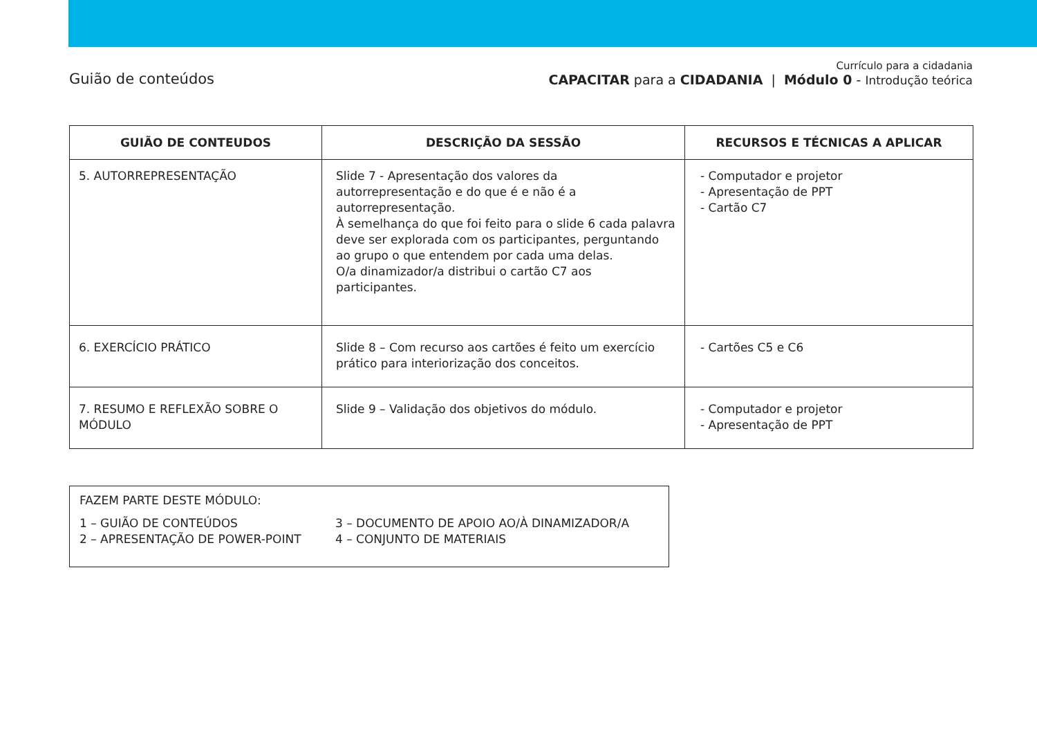Guião de conteúdos
Currículo para a cidadania
CAPACITAR para a CIDADANIA | Módulo 0 - Introdução teórica
| GUIÃO DE CONTEUDOS | DESCRIÇÃO DA SESSÃO | RECURSOS E TÉCNICAS A APLICAR |
| --- | --- | --- |
| 5. AUTORREPRESENTAÇÃO | Slide 7 - Apresentação dos valores da autorrepresentação e do que é e não é a autorrepresentação. À semelhança do que foi feito para o slide 6 cada palavra deve ser explorada com os participantes, perguntando ao grupo o que entendem por cada uma delas. O/a dinamizador/a distribui o cartão C7 aos participantes. | - Computador e projetor - Apresentação de PPT - Cartão C7 |
| 6. EXERCÍCIO PRÁTICO | Slide 8 – Com recurso aos cartões é feito um exercício prático para interiorização dos conceitos. | - Cartões C5 e C6 |
| 7. RESUMO E REFLEXÃO SOBRE O MÓDULO | Slide 9 – Validação dos objetivos do módulo. | - Computador e projetor - Apresentação de PPT |
FAZEM PARTE DESTE MÓDULO:
1 – GUIÃO DE CONTEÚDOS
2 – APRESENTAÇÃO DE POWER-POINT
3 – DOCUMENTO DE APOIO AO/À DINAMIZADOR/A
4 – CONJUNTO DE MATERIAIS